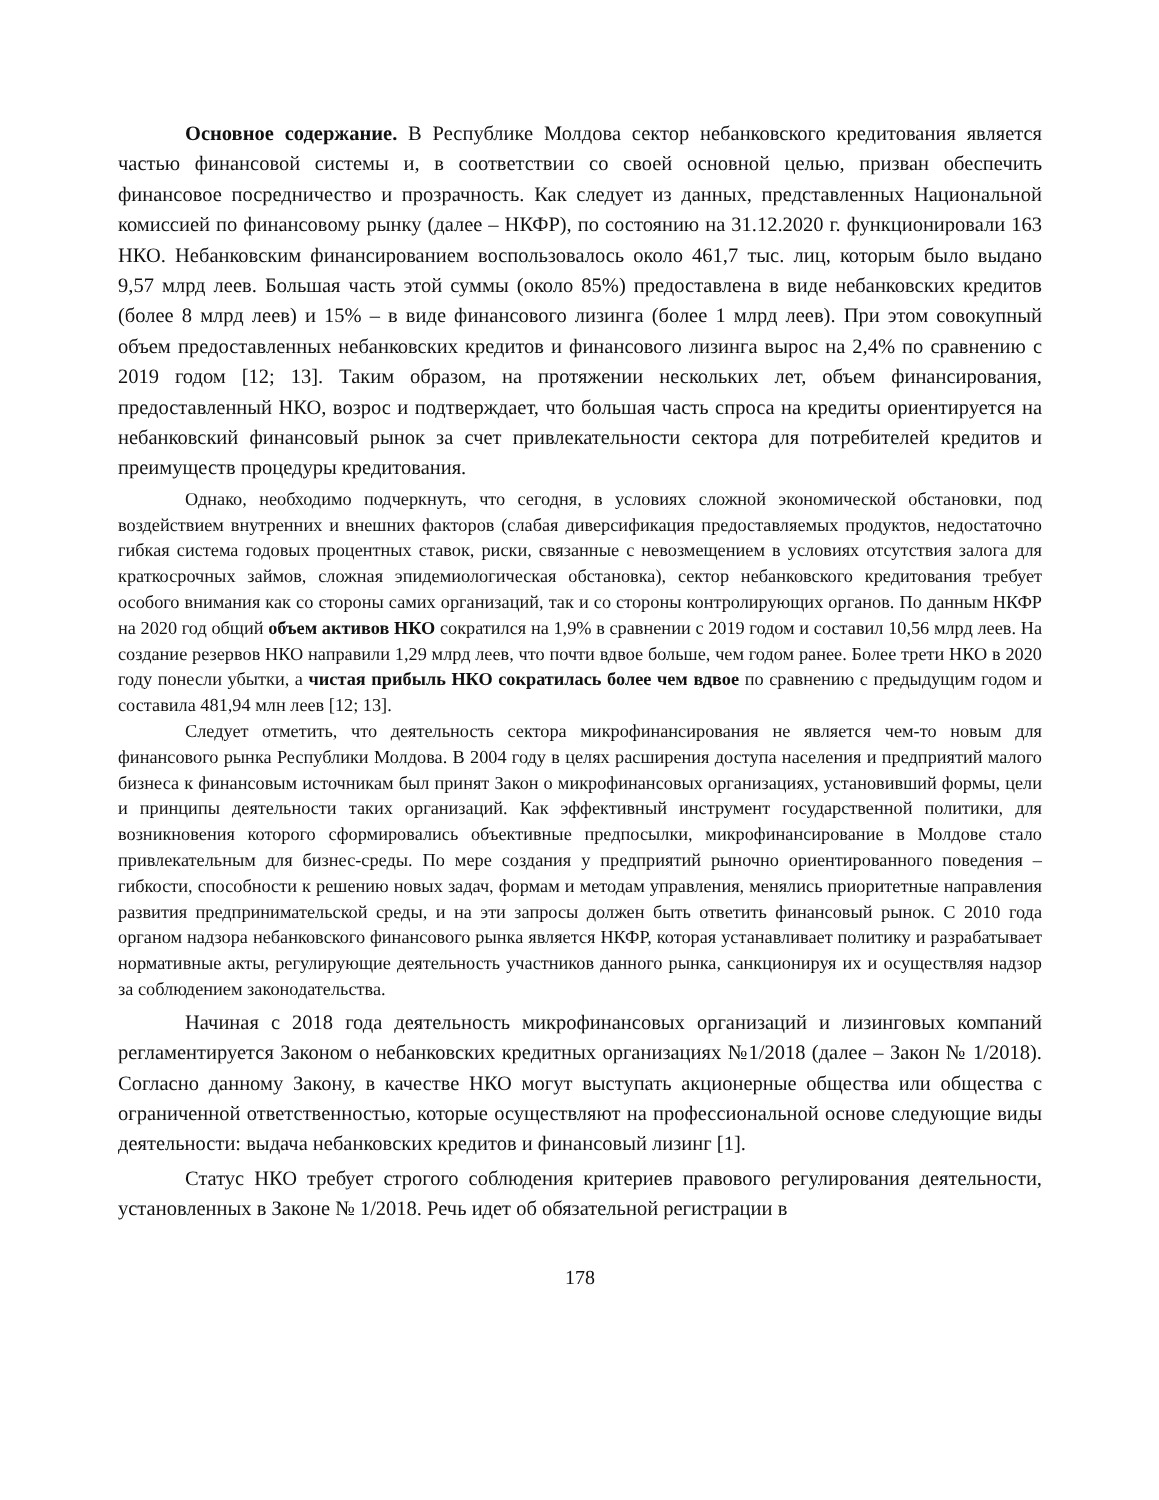Основное содержание. В Республике Молдова сектор небанковского кредитования является частью финансовой системы и, в соответствии со своей основной целью, призван обеспечить финансовое посредничество и прозрачность. Как следует из данных, представленных Национальной комиссией по финансовому рынку (далее – НКФР), по состоянию на 31.12.2020 г. функционировали 163 НКО. Небанковским финансированием воспользовалось около 461,7 тыс. лиц, которым было выдано 9,57 млрд леев. Большая часть этой суммы (около 85%) предоставлена в виде небанковских кредитов (более 8 млрд леев) и 15% – в виде финансового лизинга (более 1 млрд леев). При этом совокупный объем предоставленных небанковских кредитов и финансового лизинга вырос на 2,4% по сравнению с 2019 годом [12; 13]. Таким образом, на протяжении нескольких лет, объем финансирования, предоставленный НКО, возрос и подтверждает, что большая часть спроса на кредиты ориентируется на небанковский финансовый рынок за счет привлекательности сектора для потребителей кредитов и преимуществ процедуры кредитования.
Однако, необходимо подчеркнуть, что сегодня, в условиях сложной экономической обстановки, под воздействием внутренних и внешних факторов (слабая диверсификация предоставляемых продуктов, недостаточно гибкая система годовых процентных ставок, риски, связанные с невозмещением в условиях отсутствия залога для краткосрочных займов, сложная эпидемиологическая обстановка), сектор небанковского кредитования требует особого внимания как со стороны самих организаций, так и со стороны контролирующих органов. По данным НКФР на 2020 год общий объем активов НКО сократился на 1,9% в сравнении с 2019 годом и составил 10,56 млрд леев. На создание резервов НКО направили 1,29 млрд леев, что почти вдвое больше, чем годом ранее. Более трети НКО в 2020 году понесли убытки, а чистая прибыль НКО сократилась более чем вдвое по сравнению с предыдущим годом и составила 481,94 млн леев [12; 13].
Следует отметить, что деятельность сектора микрофинансирования не является чем-то новым для финансового рынка Республики Молдова. В 2004 году в целях расширения доступа населения и предприятий малого бизнеса к финансовым источникам был принят Закон о микрофинансовых организациях, установивший формы, цели и принципы деятельности таких организаций. Как эффективный инструмент государственной политики, для возникновения которого сформировались объективные предпосылки, микрофинансирование в Молдове стало привлекательным для бизнес-среды. По мере создания у предприятий рыночно ориентированного поведения – гибкости, способности к решению новых задач, формам и методам управления, менялись приоритетные направления развития предпринимательской среды, и на эти запросы должен быть ответить финансовый рынок. С 2010 года органом надзора небанковского финансового рынка является НКФР, которая устанавливает политику и разрабатывает нормативные акты, регулирующие деятельность участников данного рынка, санкционируя их и осуществляя надзор за соблюдением законодательства.
Начиная с 2018 года деятельность микрофинансовых организаций и лизинговых компаний регламентируется Законом о небанковских кредитных организациях №1/2018 (далее – Закон № 1/2018). Согласно данному Закону, в качестве НКО могут выступать акционерные общества или общества с ограниченной ответственностью, которые осуществляют на профессиональной основе следующие виды деятельности: выдача небанковских кредитов и финансовый лизинг [1].
Статус НКО требует строгого соблюдения критериев правового регулирования деятельности, установленных в Законе № 1/2018. Речь идет об обязательной регистрации в
178